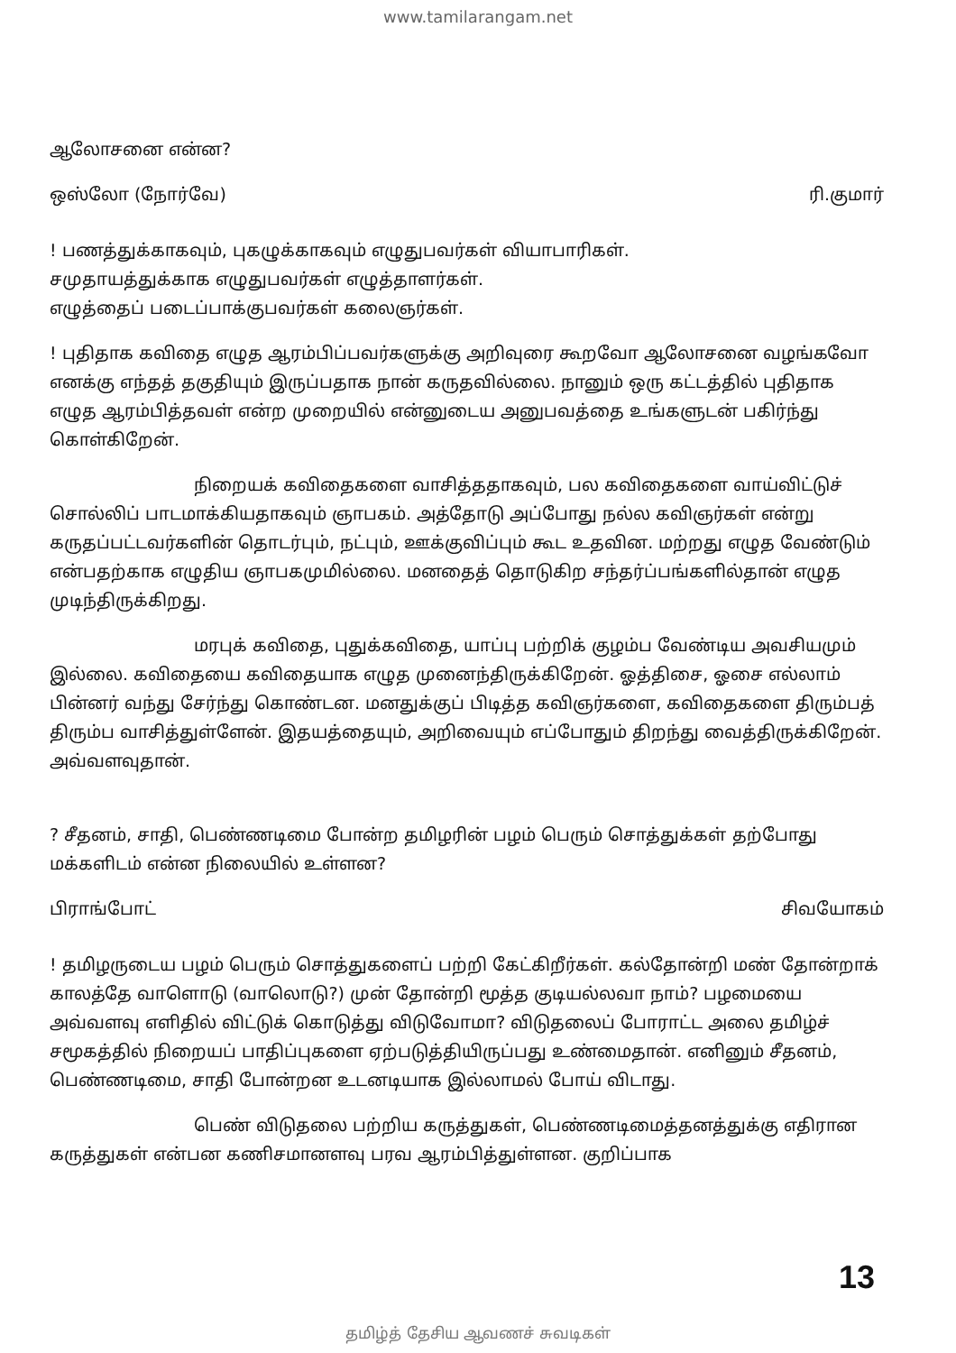www.tamilarangam.net
ஆலோசனை என்ன?
ஒஸ்லோ (நோர்வே) ரி.குமார்
! பணத்துக்காகவும், புகழுக்காகவும் எழுதுபவர்கள் வியாபாரிகள்.
சமுதாயத்துக்காக எழுதுபவர்கள் எழுத்தாளர்கள்.
எழுத்தைப் படைப்பாக்குபவர்கள் கலைஞர்கள்.
! புதிதாக கவிதை எழுத ஆரம்பிப்பவர்களுக்கு அறிவுரை கூறவோ ஆலோசனை வழங்கவோ எனக்கு எந்தத் தகுதியும் இருப்பதாக நான் கருதவில்லை. நானும் ஒரு கட்டத்தில் புதிதாக எழுத ஆரம்பித்தவள் என்ற முறையில் என்னுடைய அனுபவத்தை உங்களுடன் பகிர்ந்து கொள்கிறேன்.
நிறையக் கவிதைகளை வாசித்ததாகவும், பல கவிதைகளை வாய்விட்டுச் சொல்லிப் பாடமாக்கியதாகவும் ஞாபகம். அத்தோடு அப்போது நல்ல கவிஞர்கள் என்று கருதப்பட்டவர்களின் தொடர்பும், நட்பும், ஊக்குவிப்பும் கூட உதவின. மற்றது எழுத வேண்டும் என்பதற்காக எழுதிய ஞாபகமுமில்லை. மனதைத் தொடுகிற சந்தர்ப்பங்களில்தான் எழுத முடிந்திருக்கிறது.
மரபுக் கவிதை, புதுக்கவிதை, யாப்பு பற்றிக் குழம்ப வேண்டிய அவசியமும் இல்லை. கவிதையை கவிதையாக எழுத முனைந்திருக்கிறேன். ஓத்திசை, ஓசை எல்லாம் பின்னர் வந்து சேர்ந்து கொண்டன. மனதுக்குப் பிடித்த கவிஞர்களை, கவிதைகளை திரும்பத் திரும்ப வாசித்துள்ளேன். இதயத்தையும், அறிவையும் எப்போதும் திறந்து வைத்திருக்கிறேன். அவ்வளவுதான்.
? சீதனம், சாதி, பெண்ணடிமை போன்ற தமிழரின் பழம் பெரும் சொத்துக்கள் தற்போது மக்களிடம் என்ன நிலையில் உள்ளன?
பிராங்போட் சிவயோகம்
! தமிழருடைய பழம் பெரும் சொத்துகளைப் பற்றி கேட்கிறீர்கள். கல்தோன்றி மண் தோன்றாக் காலத்தே வாளொடு (வாலொடு?) முன் தோன்றி மூத்த குடியல்லவா நாம்? பழமையை அவ்வளவு எளிதில் விட்டுக் கொடுத்து விடுவோமா? விடுதலைப் போராட்ட அலை தமிழ்ச் சமூகத்தில் நிறையப் பாதிப்புகளை ஏற்படுத்தியிருப்பது உண்மைதான். எனினும் சீதனம், பெண்ணடிமை, சாதி போன்றன உடனடியாக இல்லாமல் போய் விடாது.
பெண் விடுதலை பற்றிய கருத்துகள், பெண்ணடிமைத்தனத்துக்கு எதிரான கருத்துகள் என்பன கணிசமானளவு பரவ ஆரம்பித்துள்ளன. குறிப்பாக
13
தமிழ்த் தேசிய ஆவணச் சுவடிகள்